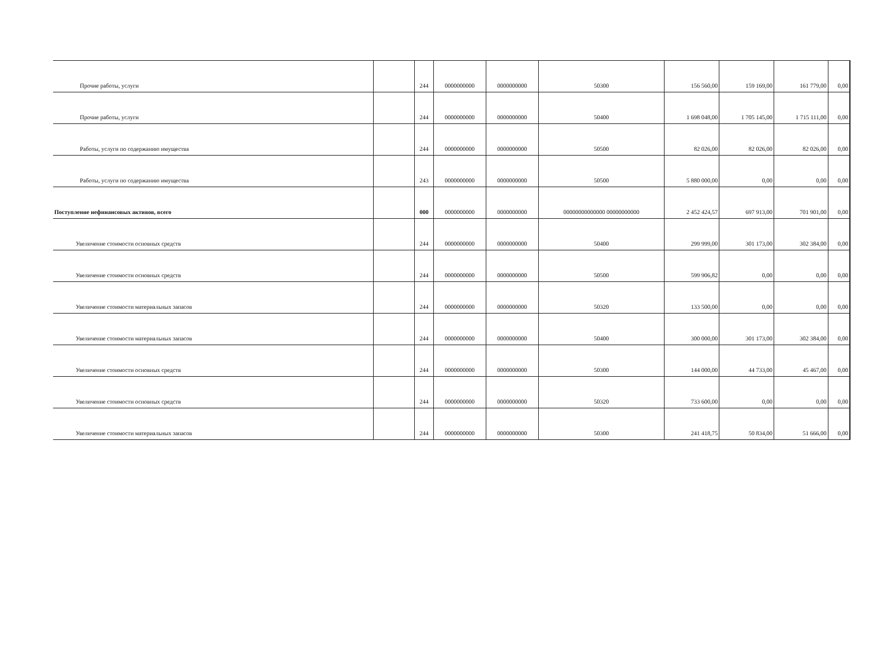| Прочие работы, услуги | | 244 | 0000000000 | 0000000000 | 50300 | 156 560,00 | 159 169,00 | 161 779,00 | 0,00 |
| Прочие работы, услуги | | 244 | 0000000000 | 0000000000 | 50400 | 1 698 048,00 | 1 705 145,00 | 1 715 111,00 | 0,00 |
| Работы, услуги по содержанию имущества | | 244 | 0000000000 | 0000000000 | 50500 | 82 026,00 | 82 026,00 | 82 026,00 | 0,00 |
| Работы, услуги по содержанию имущества | | 243 | 0000000000 | 0000000000 | 50500 | 5 880 000,00 | 0,00 | 0,00 | 0,00 |
| Поступление нефинансовых активов, всего | | 000 | 0000000000 | 0000000000 | 00000000000000 00000000000 | 2 452 424,57 | 697 913,00 | 701 901,00 | 0,00 |
| Увеличение стоимости основных средств | | 244 | 0000000000 | 0000000000 | 50400 | 299 999,00 | 301 173,00 | 302 384,00 | 0,00 |
| Увеличение стоимости основных средств | | 244 | 0000000000 | 0000000000 | 50500 | 599 906,82 | 0,00 | 0,00 | 0,00 |
| Увеличение стоимости материальных запасов | | 244 | 0000000000 | 0000000000 | 50320 | 133 500,00 | 0,00 | 0,00 | 0,00 |
| Увеличение стоимости материальных запасов | | 244 | 0000000000 | 0000000000 | 50400 | 300 000,00 | 301 173,00 | 302 384,00 | 0,00 |
| Увеличение стоимости основных средств | | 244 | 0000000000 | 0000000000 | 50300 | 144 000,00 | 44 733,00 | 45 467,00 | 0,00 |
| Увеличение стоимости основных средств | | 244 | 0000000000 | 0000000000 | 50320 | 733 600,00 | 0,00 | 0,00 | 0,00 |
| Увеличение стоимости материальных запасов | | 244 | 0000000000 | 0000000000 | 50300 | 241 418,75 | 50 834,00 | 51 666,00 | 0,00 |